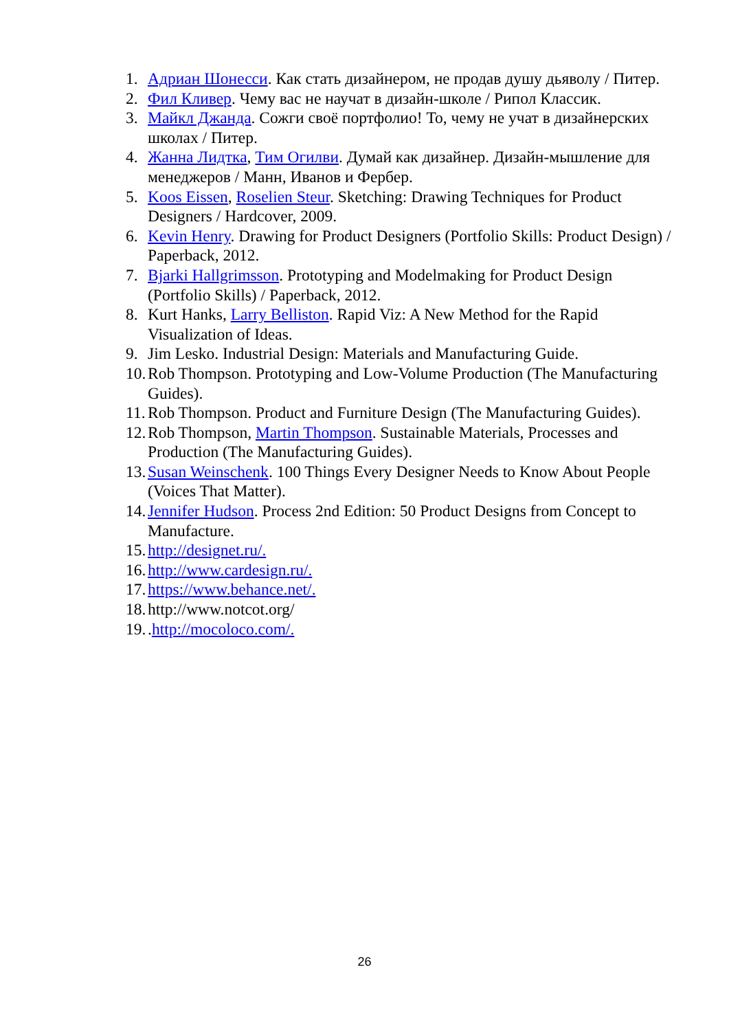1. Адриан Шонесси. Как стать дизайнером, не продав душу дьяволу / Питер.
2. Фил Кливер. Чему вас не научат в дизайн-школе / Рипол Классик.
3. Майкл Джанда. Сожги своё портфолио! То, чему не учат в дизайнерских школах / Питер.
4. Жанна Лидтка, Тим Огилви. Думай как дизайнер. Дизайн-мышление для менеджеров / Манн, Иванов и Фербер.
5. Koos Eissen, Roselien Steur. Sketching: Drawing Techniques for Product Designers / Hardcover, 2009.
6. Kevin Henry. Drawing for Product Designers (Portfolio Skills: Product Design) / Paperback, 2012.
7. Bjarki Hallgrimsson. Prototyping and Modelmaking for Product Design (Portfolio Skills) / Paperback, 2012.
8. Kurt Hanks, Larry Belliston. Rapid Viz: A New Method for the Rapid Visualization of Ideas.
9. Jim Lesko. Industrial Design: Materials and Manufacturing Guide.
10. Rob Thompson. Prototyping and Low-Volume Production (The Manufacturing Guides).
11. Rob Thompson. Product and Furniture Design (The Manufacturing Guides).
12. Rob Thompson, Martin Thompson. Sustainable Materials, Processes and Production (The Manufacturing Guides).
13. Susan Weinschenk. 100 Things Every Designer Needs to Know About People (Voices That Matter).
14. Jennifer Hudson. Process 2nd Edition: 50 Product Designs from Concept to Manufacture.
15. http://designet.ru/.
16. http://www.cardesign.ru/.
17. https://www.behance.net/.
18. http://www.notcot.org/
19..http://mocoloco.com/.
26